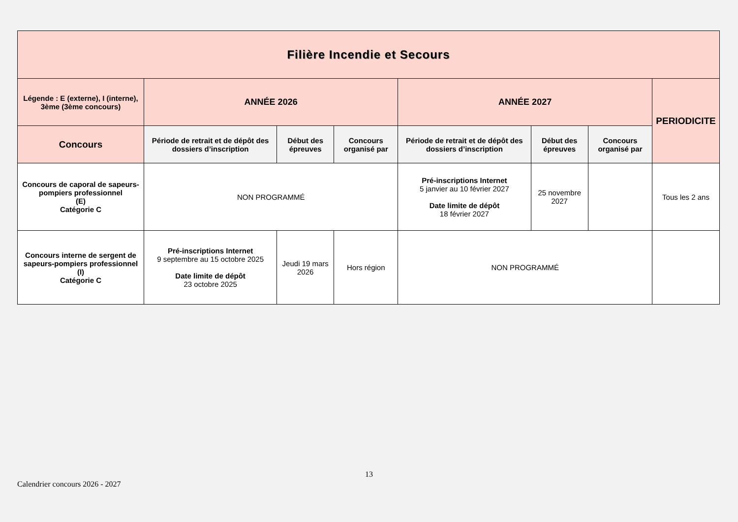| Filière Incendie et Secours | | | | | | | |
| --- | --- | --- | --- | --- | --- | --- | --- |
| Légende : E (externe), I (interne), 3ème (3ème concours) | ANNÉE 2026 | | | ANNÉE 2027 | | | PERIODICITE |
| Concours | Période de retrait et de dépôt des dossiers d’inscription | Début des épreuves | Concours organisé par | Période de retrait et de dépôt des dossiers d’inscription | Début des épreuves | Concours organisé par | |
| Concours de caporal de sapeurs-pompiers professionnel (E) Catégorie C | NON PROGRAMMÉ | | | Pré-inscriptions Internet 5 janvier au 10 février 2027 Date limite de dépôt 18 février 2027 | 25 novembre 2027 | | Tous les 2 ans |
| Concours interne de sergent de sapeurs-pompiers professionnel (I) Catégorie C | Pré-inscriptions Internet 9 septembre au 15 octobre 2025 Date limite de dépôt 23 octobre 2025 | Jeudi 19 mars 2026 | Hors région | NON PROGRAMMÉ | | | |
13
Calendrier concours 2026 - 2027